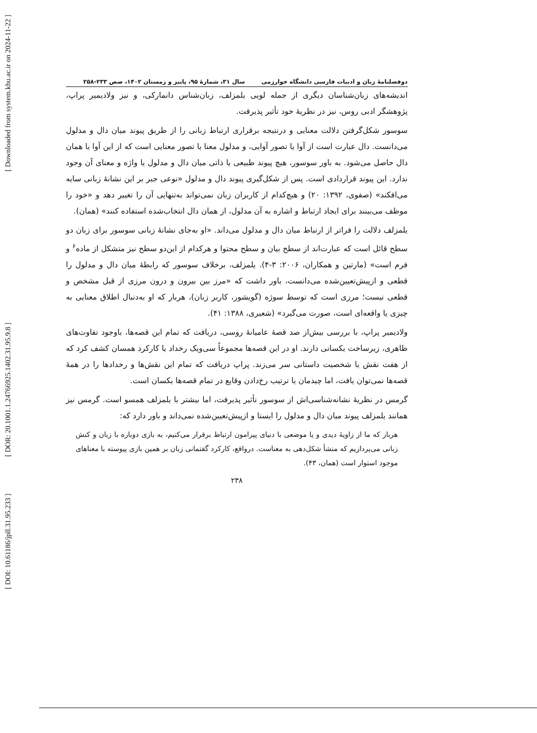[ Downloaded from system.khu.ac.ir on 2024-11-22 ]
[ DOR: 20.1001.1.24766925.1402.31.95.9.8 ]
[ DOI: 10.61186/jpll.31.95.233 ]
دوفصلنامهٔ زبان و ادبیات فارسی دانشگاه خوارزمی سال ۳۱، شمارهٔ ۹۵، پاییز و زمستان ۱۴۰۲، صص ۲۳۳-۲۵۸
اندیشه‌های زبان‌شناسان دیگری از جمله لویی یلمزلف، زبان‌شناس دانمارکی، و نیز ولادیمیر پراپ، پژوهشگر ادبی روس، نیز در نظریهٔ خود تأثیر پذیرفت.
سوسور شکل‌گرفتن دلالت معنایی و درنتیجه برقراری ارتباط زبانی را از طریق پیوند میان دال و مدلول می‌دانست. دال عبارت است از آوا یا تصور آوایی، و مدلول معنا یا تصور معنایی است که از این آوا یا همان دال حاصل می‌شود. به باور سوسور، هیچ پیوند طبیعی یا ذاتی میان دال و مدلول یا واژه و معنای آن وجود ندارد. این پیوند قراردادی است. پس از شکل‌گیری پیوند دال و مدلول «نوعی جبر بر این نشانهٔ زبانی سایه می‌افکند» (صفوی، ۱۳۹۲: ۲۰) و هیچ‌کدام از کاربران زبان نمی‌تواند به‌تنهایی آن را تغییر دهد و «خود را موظف می‌بینند برای ایجاد ارتباط و اشاره به آن مدلول، از همان دال انتخاب‌شده استفاده کنند» (همان).
یلمزلف دلالت را فراتر از ارتباط میان دال و مدلول می‌داند. «او به‌جای نشانهٔ زبانی سوسور برای زبان دو سطح قائل است که عبارت‌اند از سطح بیان و سطح محتوا و هرکدام از این‌دو سطح نیز متشکل از ماده<sup>۶</sup> و فرم است» (مارتین و همکاران، ۲۰۰۶: ۳-۴). یلمزلف، برخلاف سوسور که رابطهٔ میان دال و مدلول را قطعی و ازپیش‌تعیین‌شده می‌دانست، باور داشت که «مرز بین بیرون و درون مرزی از قبل مشخص و قطعی نیست؛ مرزی است که توسط سوژه (گویشور، کاربر زبان)، هربار که او به‌دنبال اطلاق معنایی به چیزی یا واقعه‌ای است، صورت می‌گیرد» (شعیری، ۱۳۸۸: ۴۱).
ولادیمیر پراپ، با بررسی بیش‌از صد قصهٔ عامیانهٔ روسی، دریافت که تمام این قصه‌ها، باوجود تفاوت‌های ظاهری، زیرساخت یکسانی دارند. او در این قصه‌ها مجموعاً سی‌ویک رخداد یا کارکرد همسان کشف کرد که از هفت نقش یا شخصیت داستانی سر می‌زند. پراپ دریافت که تمام این نقش‌ها و رخدادها را در همهٔ قصه‌ها نمی‌توان یافت، اما چیدمان یا ترتیب رخ‌دادن وقایع در تمام قصه‌ها یکسان است.
گرمس در نظریهٔ نشانه‌شناسی‌اش از سوسور تأثیر پذیرفت، اما بیشتر با یلمزلف همسو است. گرمس نیز همانند یلمزلف پیوند میان دال و مدلول را ایستا و ازپیش‌تعیین‌شده نمی‌داند و باور دارد که:
هربار که ما از زاویهٔ دیدی و یا موضعی با دنیای پیرامون ارتباط برقرار می‌کنیم، به بازی دوباره با زبان و کنش زبانی می‌پردازیم که منشأ شکل‌دهی به معناست. درواقع، کارکرد گفتمانی زبان بر همین بازی پیوسته با معناهای موجود استوار است (همان، ۴۳).
۲۳۸